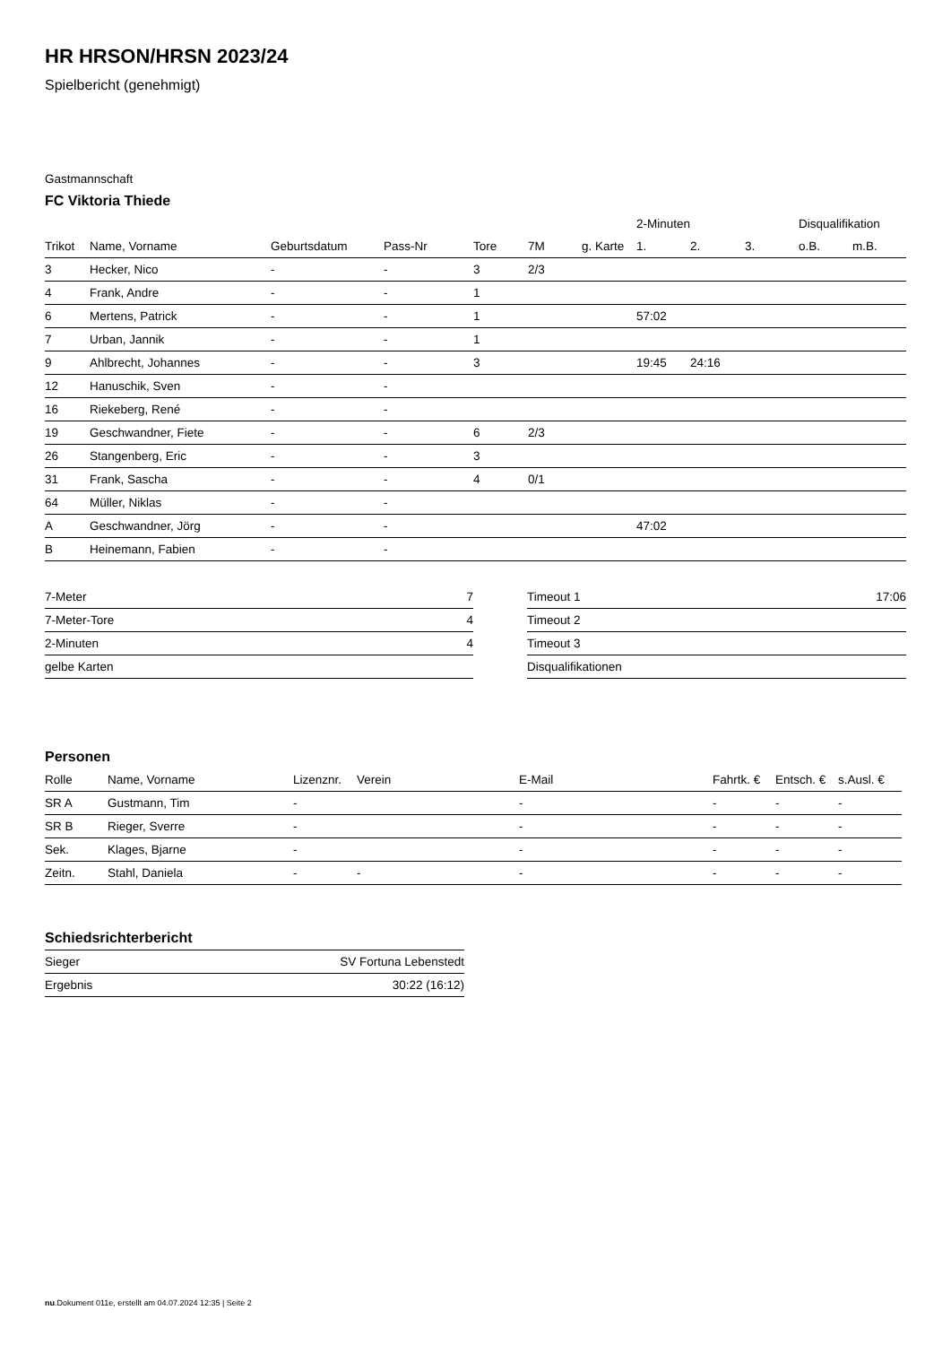HR HRSON/HRSN 2023/24
Spielbericht (genehmigt)
Gastmannschaft
FC Viktoria Thiede
| | | | | | | | 2-Minuten | | | Disqualifikation | |
| --- | --- | --- | --- | --- | --- | --- | --- | --- | --- | --- | --- |
| Trikot | Name, Vorname | Geburtsdatum | Pass-Nr | Tore | 7M | g. Karte | 1. | 2. | 3. | o.B. | m.B. |
| 3 | Hecker, Nico | - | - | 3 | 2/3 | | | | | | |
| 4 | Frank, Andre | - | - | 1 | | | | | | | |
| 6 | Mertens, Patrick | - | - | 1 | | | 57:02 | | | | |
| 7 | Urban, Jannik | - | - | 1 | | | | | | | |
| 9 | Ahlbrecht, Johannes | - | - | 3 | | | 19:45 | 24:16 | | | |
| 12 | Hanuschik, Sven | - | - | | | | | | | | |
| 16 | Riekeberg, René | - | - | | | | | | | | |
| 19 | Geschwandner, Fiete | - | - | 6 | 2/3 | | | | | | |
| 26 | Stangenberg, Eric | - | - | 3 | | | | | | | |
| 31 | Frank, Sascha | - | - | 4 | 0/1 | | | | | | |
| 64 | Müller, Niklas | - | - | | | | | | | | |
| A | Geschwandner, Jörg | - | - | | | | 47:02 | | | | |
| B | Heinemann, Fabien | - | - | | | | | | | | |
| 7-Meter | 7 |
| 7-Meter-Tore | 4 |
| 2-Minuten | 4 |
| gelbe Karten | |
| Timeout 1 | 17:06 |
| Timeout 2 | |
| Timeout 3 | |
| Disqualifikationen | |
Personen
| Rolle | Name, Vorname | Lizenznr. | Verein | E-Mail | Fahrtk. € | Entsch. € | s.Ausl. € |
| --- | --- | --- | --- | --- | --- | --- | --- |
| SR A | Gustmann, Tim | - | | - | - | - | - |
| SR B | Rieger, Sverre | - | | - | - | - | - |
| Sek. | Klages, Bjarne | - | | - | - | - | - |
| Zeitn. | Stahl, Daniela | - | - | - | - | - | - |
Schiedsrichterbericht
| Sieger | SV Fortuna Lebenstedt |
| Ergebnis | 30:22 (16:12) |
nu.Dokument 011e, erstellt am 04.07.2024 12:35 | Seite 2